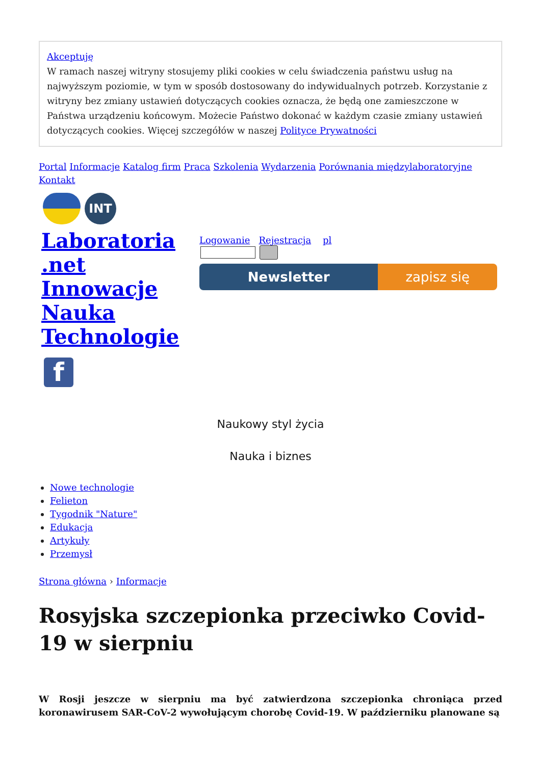Akceptuję
W ramach naszej witryny stosujemy pliki cookies w celu świadczenia państwu usług na najwyższym poziomie, w tym w sposób dostosowany do indywidualnych potrzeb. Korzystanie z witryny bez zmiany ustawień dotyczących cookies oznacza, że będą one zamieszczone w Państwa urządzeniu końcowym. Możecie Państwo dokonać w każdym czasie zmiany ustawień dotyczących cookies. Więcej szczegółów w naszej Polityce Prywatności
Portal Informacje Katalog firm Praca Szkolenia Wydarzenia Porównania międzylaboratoryjne Kontakt
INT
Laboratoria .net Innowacje Nauka Technologie
f
Logowanie Rejestracja pl
Newsletter zapisz się
Naukowy styl życia
Nauka i biznes
Nowe technologie
Felieton
Tygodnik "Nature"
Edukacja
Artykuły
Przemysł
Strona główna › Informacje
Rosyjska szczepionka przeciwko Covid-19 w sierpniu
W Rosji jeszcze w sierpniu ma być zatwierdzona szczepionka chroniąca przed koronawirusem SAR-CoV-2 wywołującym chorobę Covid-19. W październiku planowane są